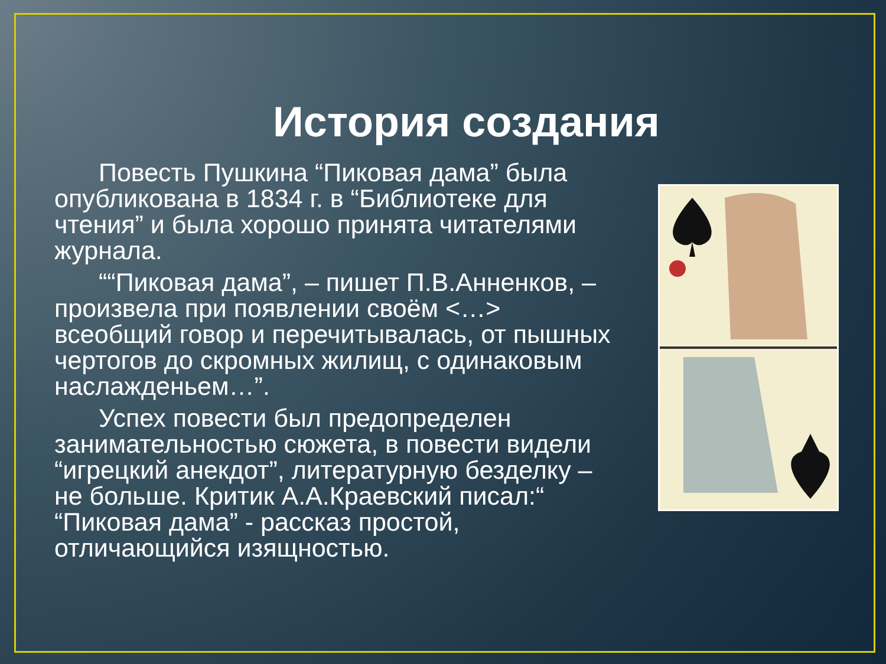История создания
Повесть Пушкина “Пиковая дама” была опубликована в 1834 г. в “Библиотеке для чтения” и была хорошо принята читателями журнала.
““Пиковая дама”, – пишет П.В.Анненков, – произвела при появлении своём <…> всеобщий говор и перечитывалась, от пышных чертогов до скромных жилищ, с одинаковым наслажденьем…”.
Успех повести был предопределен занимательностью сюжета, в повести видели “игрецкий анекдот”, литературную безделку – не больше. Критик А.А.Краевский писал:“ “Пиковая дама” - рассказ простой, отличающийся изящностью.